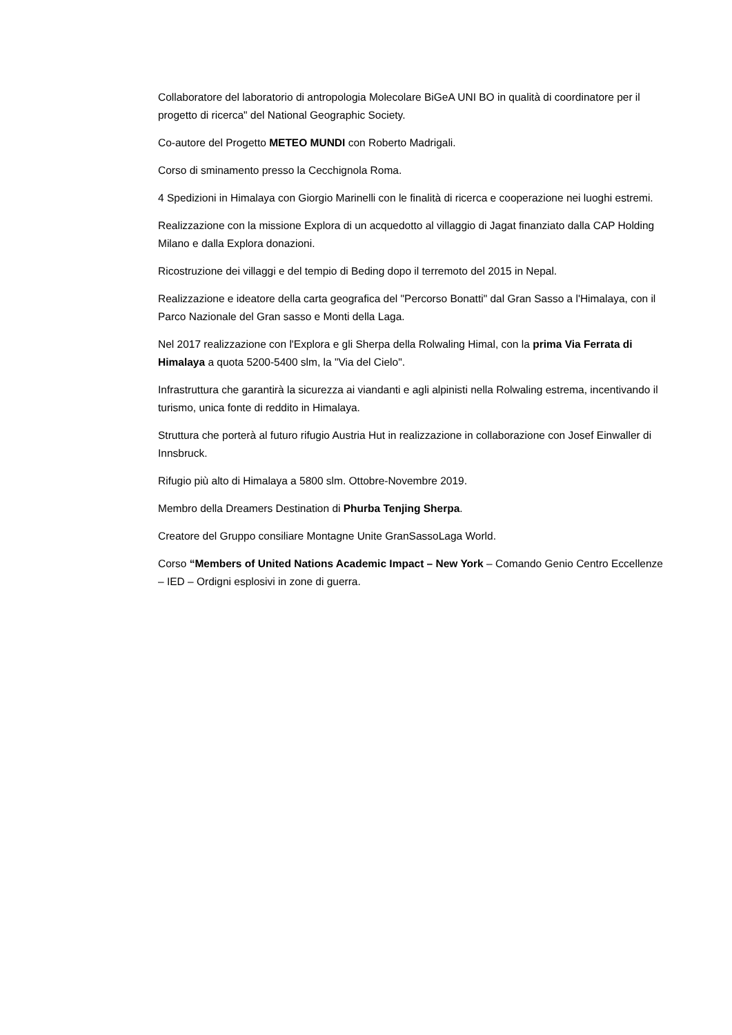Collaboratore del laboratorio di antropologia Molecolare BiGeA UNI BO in qualità di coordinatore per il progetto di ricerca" del National Geographic Society.
Co-autore del Progetto METEO MUNDI con Roberto Madrigali.
Corso di sminamento presso la Cecchignola Roma.
4 Spedizioni in Himalaya con Giorgio Marinelli con le finalità di ricerca e cooperazione nei luoghi estremi.
Realizzazione con la missione Explora di un acquedotto al villaggio di Jagat finanziato dalla CAP Holding Milano e dalla Explora donazioni.
Ricostruzione dei villaggi e del tempio di Beding dopo il terremoto del 2015 in Nepal.
Realizzazione e ideatore della carta geografica del "Percorso Bonatti" dal Gran Sasso a l'Himalaya, con il Parco Nazionale del Gran sasso e Monti della Laga.
Nel 2017 realizzazione con l'Explora e gli Sherpa della Rolwaling Himal, con la prima Via Ferrata di Himalaya a quota 5200-5400 slm, la "Via del Cielo".
Infrastruttura che garantirà la sicurezza ai viandanti e agli alpinisti nella Rolwaling estrema, incentivando il turismo, unica fonte di reddito in Himalaya.
Struttura che porterà al futuro rifugio Austria Hut in realizzazione in collaborazione con Josef Einwaller di Innsbruck.
Rifugio più alto di Himalaya a 5800 slm. Ottobre-Novembre 2019.
Membro della Dreamers Destination di Phurba Tenjing Sherpa.
Creatore del Gruppo consiliare Montagne Unite GranSassoLaga World.
Corso “Members of United Nations Academic Impact – New York – Comando Genio Centro Eccellenze – IED – Ordigni esplosivi in zone di guerra.